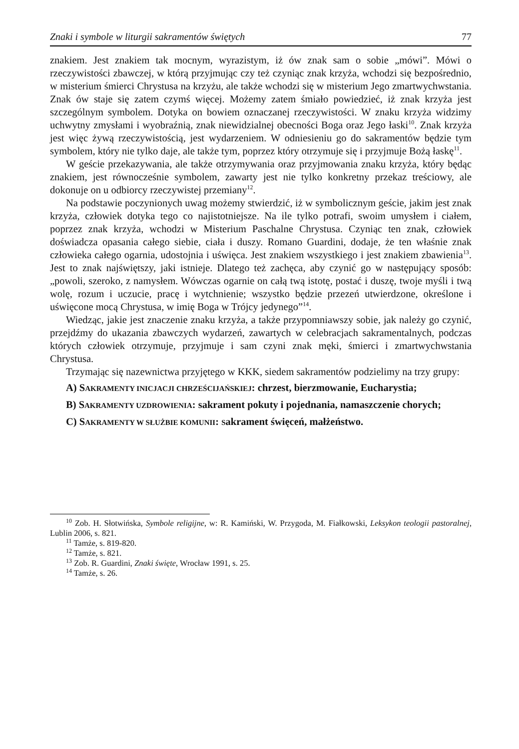Znaki i symbole w liturgii sakramentów świętych 77
znakiem. Jest znakiem tak mocnym, wyrazistym, iż ów znak sam o sobie „mówi”. Mówi o rzeczywistości zbawczej, w którą przyjmując czy też czyniąc znak krzyża, wchodzi się bezpośrednio, w misterium śmierci Chrystusa na krzyżu, ale także wchodzi się w misterium Jego zmartwychwstania. Znak ów staje się zatem czymś więcej. Możemy zatem śmiało powiedzieć, iż znak krzyża jest szczególnym symbolem. Dotyka on bowiem oznaczanej rzeczywistości. W znaku krzyża widzimy uchwytny zmysłami i wyobraźnią, znak niewidzialnej obecności Boga oraz Jego łaski<sup>10</sup>. Znak krzyża jest więc żywą rzeczywistością, jest wydarzeniem. W odniesieniu go do sakramentów będzie tym symbolem, który nie tylko daje, ale także tym, poprzez który otrzymuje się i przyjmuje Bożą łaskę<sup>11</sup>.
W geście przekazywania, ale także otrzymywania oraz przyjmowania znaku krzyża, który będąc znakiem, jest równocześnie symbolem, zawarty jest nie tylko konkretny przekaz treściowy, ale dokonuje on u odbiorcy rzeczywistej przemiany<sup>12</sup>.
Na podstawie poczynionych uwag możemy stwierdzić, iż w symbolicznym geście, jakim jest znak krzyża, człowiek dotyka tego co najistotniejsze. Na ile tylko potrafi, swoim umysłem i ciałem, poprzez znak krzyża, wchodzi w Misterium Paschalne Chrystusa. Czyniąc ten znak, człowiek doświadcza opasania całego siebie, ciała i duszy. Romano Guardini, dodaje, że ten właśnie znak człowieka całego ogarnia, udostojnia i uświęca. Jest znakiem wszystkiego i jest znakiem zbawienia<sup>13</sup>. Jest to znak najświętszy, jaki istnieje. Dlatego też zachęca, aby czynić go w następujący sposób: „powoli, szeroko, z namysłem. Wówczas ogarnie on całą twą istotę, postać i duszę, twoje myśli i twą wolę, rozum i uczucie, pracę i wytchnienie; wszystko będzie przezeń utwierdzone, określone i uświęcone mocą Chrystusa, w imię Boga w Trójcy jedynego”<sup>14</sup>.
Wiedząc, jakie jest znaczenie znaku krzyża, a także przypomniawszy sobie, jak należy go czynić, przejdźmy do ukazania zbawczych wydarzeń, zawartych w celebracjach sakramentalnych, podczas których człowiek otrzymuje, przyjmuje i sam czyni znak męki, śmierci i zmartwychwstania Chrystusa.
Trzymając się nazewnictwa przyjętego w KKK, siedem sakramentów podzielimy na trzy grupy:
A) SAKRAMENTY INICJACJI CHRZEŚCIJAŃSKIEJ: chrzest, bierzmowanie, Eucharystia;
B) SAKRAMENTY UZDROWIENIA: sakrament pokuty i pojednania, namaszczenie chorych;
C) SAKRAMENTY W SŁUŻBIE KOMUNII: Sakrament święceń, małżeństwo.
<sup>10</sup> Zob. H. Słotwińska, Symbole religijne, w: R. Kamiński, W. Przygoda, M. Fiałkowski, Leksykon teologii pastoralnej, Lublin 2006, s. 821.
<sup>11</sup> Tamże, s. 819-820.
<sup>12</sup> Tamże, s. 821.
<sup>13</sup> Zob. R. Guardini, Znaki święte, Wrocław 1991, s. 25.
<sup>14</sup> Tamże, s. 26.